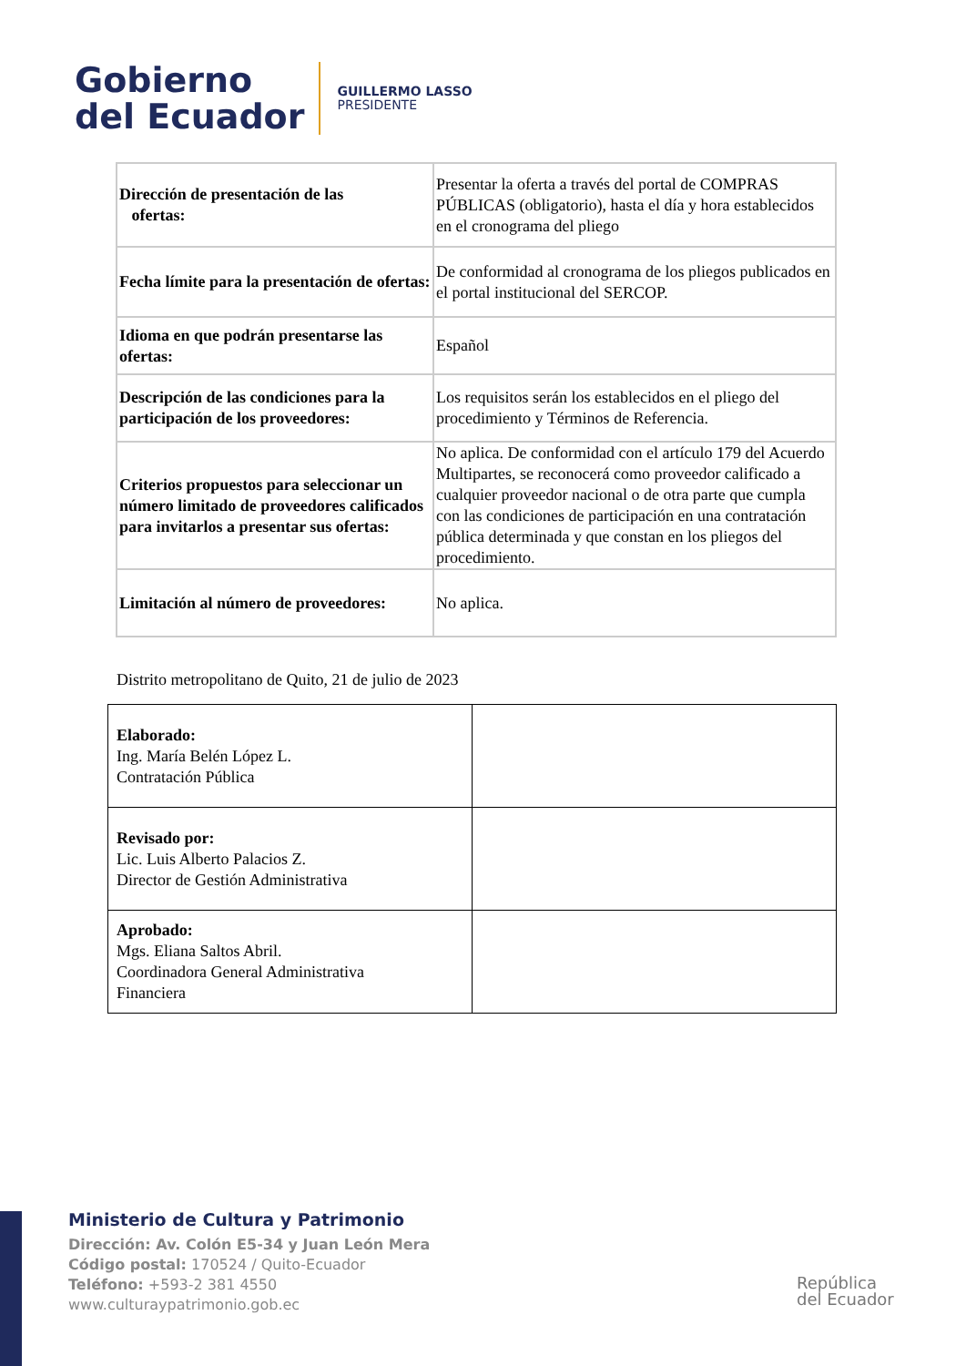Gobierno
del Ecuador
GUILLERMO LASSO
PRESIDENTE
| Dirección de presentación de las ofertas: | Presentar la oferta a través del portal de COMPRAS PÚBLICAS (obligatorio), hasta el día y hora establecidos en el cronograma del pliego |
| Fecha límite para la presentación de ofertas: | De conformidad al cronograma de los pliegos publicados en el portal institucional del SERCOP. |
| Idioma en que podrán presentarse las ofertas: | Español |
| Descripción de las condiciones para la participación de los proveedores: | Los requisitos serán los establecidos en el pliego del procedimiento y Términos de Referencia. |
| Criterios propuestos para seleccionar un número limitado de proveedores calificados para invitarlos a presentar sus ofertas: | No aplica. De conformidad con el artículo 179 del Acuerdo Multipartes, se reconocerá como proveedor calificado a cualquier proveedor nacional o de otra parte que cumpla con las condiciones de participación en una contratación pública determinada y que constan en los pliegos del procedimiento. |
| Limitación al número de proveedores: | No aplica. |
Distrito metropolitano de Quito, 21 de julio de 2023
| Elaborado: Ing. María Belén López L. Contratación Pública | |
| Revisado por: Lic. Luis Alberto Palacios Z. Director de Gestión Administrativa | |
| Aprobado: Mgs. Eliana Saltos Abril. Coordinadora General Administrativa Financiera | |
Ministerio de Cultura y Patrimonio
Dirección: Av. Colón E5-34 y Juan León Mera
Código postal: 170524 / Quito-Ecuador
Teléfono: +593-2 381 4550
www.culturaypatrimonio.gob.ec
República
del Ecuador